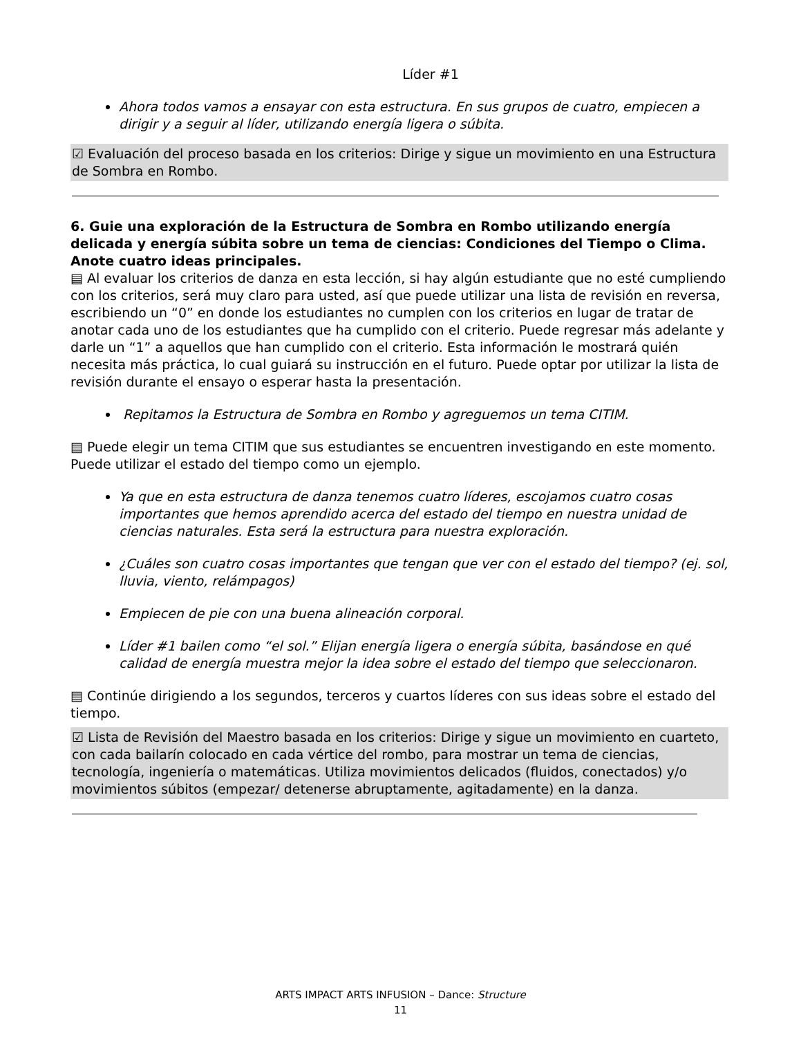Líder #1
Ahora todos vamos a ensayar con esta estructura. En sus grupos de cuatro, empiecen a dirigir y a seguir al líder, utilizando energía ligera o súbita.
☑ Evaluación del proceso basada en los criterios: Dirige y sigue un movimiento en una Estructura de Sombra en Rombo.
6. Guie una exploración de la Estructura de Sombra en Rombo utilizando energía delicada y energía súbita sobre un tema de ciencias: Condiciones del Tiempo o Clima. Anote cuatro ideas principales.
▤ Al evaluar los criterios de danza en esta lección, si hay algún estudiante que no esté cumpliendo con los criterios, será muy claro para usted, así que puede utilizar una lista de revisión en reversa, escribiendo un “0” en donde los estudiantes no cumplen con los criterios en lugar de tratar de anotar cada uno de los estudiantes que ha cumplido con el criterio. Puede regresar más adelante y darle un “1” a aquellos que han cumplido con el criterio. Esta información le mostrará quién necesita más práctica, lo cual guiará su instrucción en el futuro. Puede optar por utilizar la lista de revisión durante el ensayo o esperar hasta la presentación.
Repitamos la Estructura de Sombra en Rombo y agreguemos un tema CITIM.
▤ Puede elegir un tema CITIM que sus estudiantes se encuentren investigando en este momento. Puede utilizar el estado del tiempo como un ejemplo.
Ya que en esta estructura de danza tenemos cuatro líderes, escojamos cuatro cosas importantes que hemos aprendido acerca del estado del tiempo en nuestra unidad de ciencias naturales. Esta será la estructura para nuestra exploración.
¿Cuáles son cuatro cosas importantes que tengan que ver con el estado del tiempo? (ej. sol, lluvia, viento, relámpagos)
Empiecen de pie con una buena alineación corporal.
Líder #1 bailen como “el sol.” Elijan energía ligera o energía súbita, basándose en qué calidad de energía muestra mejor la idea sobre el estado del tiempo que seleccionaron.
▤ Continúe dirigiendo a los segundos, terceros y cuartos líderes con sus ideas sobre el estado del tiempo.
☑ Lista de Revisión del Maestro basada en los criterios: Dirige y sigue un movimiento en cuarteto, con cada bailarín colocado en cada vértice del rombo, para mostrar un tema de ciencias, tecnología, ingeniería o matemáticas. Utiliza movimientos delicados (fluidos, conectados) y/o movimientos súbitos (empezar/ detenerse abruptamente, agitadamente) en la danza.
ARTS IMPACT ARTS INFUSION – Dance: Structure
11